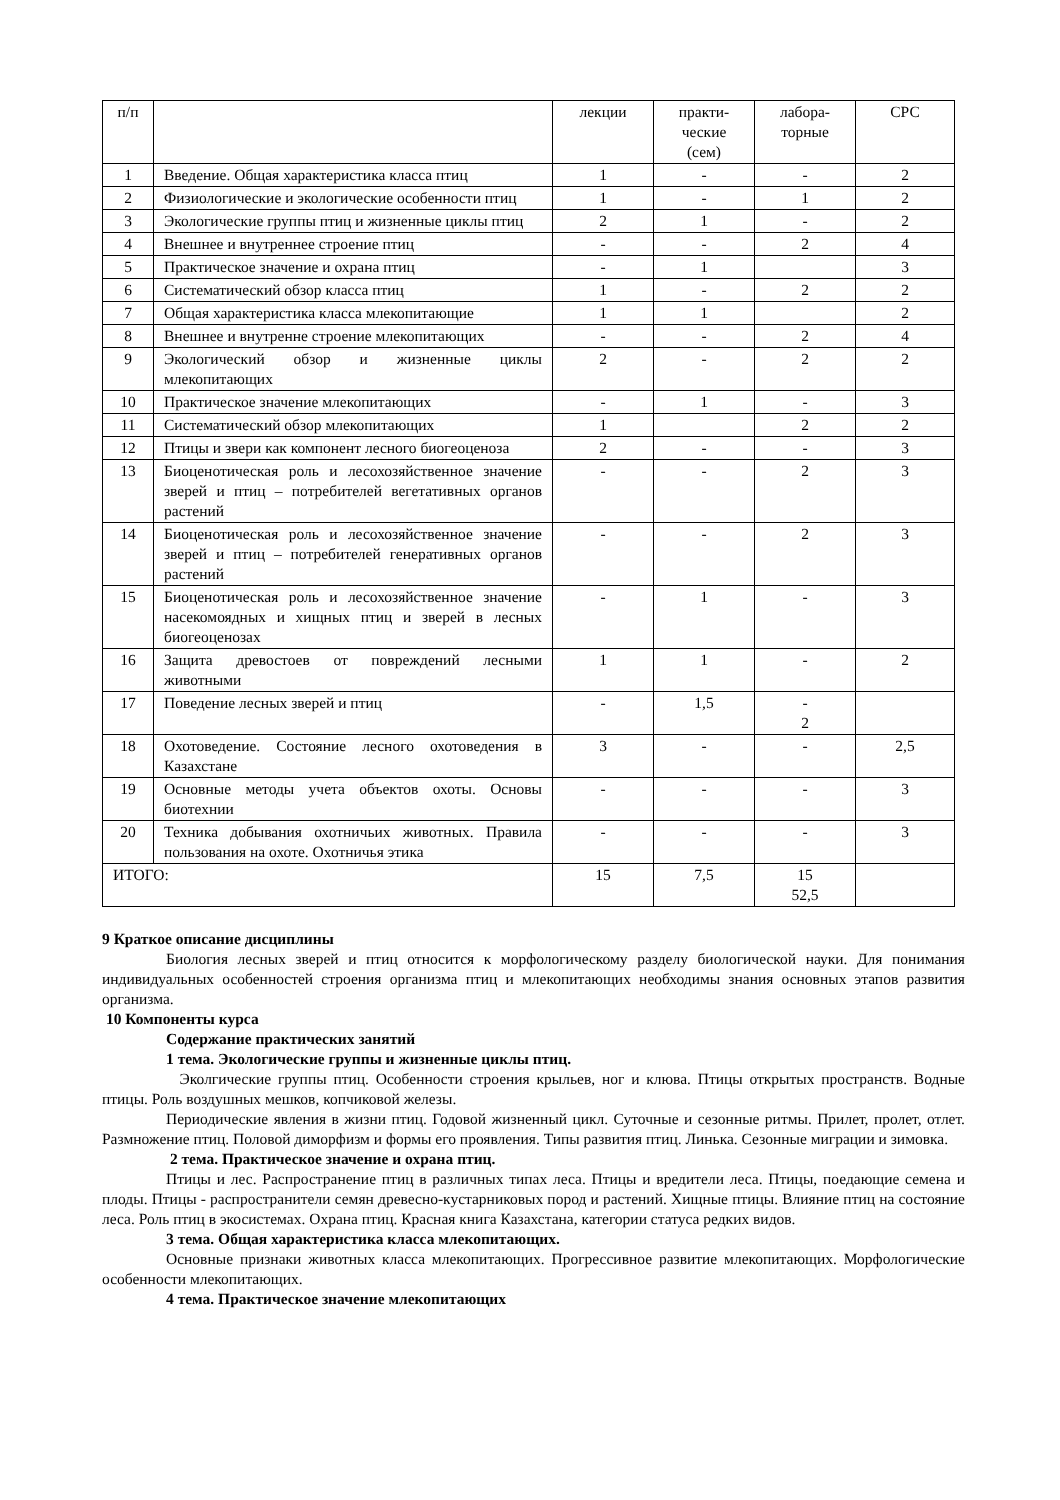| п/п | | лекции | практи- ческие (сем) | лабора- торные | СРС |
| 1 | Введение. Общая характеристика класса птиц | 1 | - | - | 2 |
| 2 | Физиологические и экологические особенности птиц | 1 | - | 1 | 2 |
| 3 | Экологические группы птиц и жизненные циклы птиц | 2 | 1 | - | 2 |
| 4 | Внешнее и внутреннее строение птиц | - | - | 2 | 4 |
| 5 | Практическое значение и охрана птиц | - | 1 | | 3 |
| 6 | Систематический обзор класса птиц | 1 | - | 2 | 2 |
| 7 | Общая характеристика класса млекопитающие | 1 | 1 | | 2 |
| 8 | Внешнее и внутренне строение млекопитающих | - | - | 2 | 4 |
| 9 | Экологический обзор и жизненные циклы млекопитающих | 2 | - | 2 | 2 |
| 10 | Практическое значение млекопитающих | - | 1 | - | 3 |
| 11 | Систематический обзор млекопитающих | 1 | | 2 | 2 |
| 12 | Птицы и звери как компонент лесного биогеоценоза | 2 | - | - | 3 |
| 13 | Биоценотическая роль и лесохозяйственное значение зверей и птиц – потребителей вегетативных органов растений | - | - | 2 | 3 |
| 14 | Биоценотическая роль и лесохозяйственное значение зверей и птиц – потребителей генеративных органов растений | - | - | 2 | 3 |
| 15 | Биоценотическая роль и лесохозяйственное значение насекомоядных и хищных птиц и зверей в лесных биогеоценозах | - | 1 | - | 3 |
| 16 | Защита древостоев от повреждений лесными животными | 1 | 1 | - | 2 |
| 17 | Поведение лесных зверей и птиц | - | 1,5 | - 2 | |
| 18 | Охотоведение. Состояние лесного охотоведения в Казахстане | 3 | - | - | 2,5 |
| 19 | Основные методы учета объектов охоты. Основы биотехнии | - | - | - | 3 |
| 20 | Техника добывания охотничьих животных. Правила пользования на охоте. Охотничья этика | - | - | - | 3 |
| ИТОГО: | | 15 | 7,5 | 15 52,5 | |
9 Краткое описание дисциплины
Биология лесных зверей и птиц относится к морфологическому разделу биологической науки. Для понимания индивидуальных особенностей строения организма птиц и млекопитающих необходимы знания основных этапов развития организма.
10 Компоненты курса
Содержание практических занятий
1 тема. Экологические группы и жизненные циклы птиц.
Эколгические группы птиц. Особенности строения крыльев, ног и клюва. Птицы открытых пространств. Водные птицы. Роль воздушных мешков, копчиковой железы.
Периодические явления в жизни птиц. Годовой жизненный цикл. Суточные и сезонные ритмы. Прилет, пролет, отлет. Размножение птиц. Половой диморфизм и формы его проявления. Типы развития птиц. Линька. Сезонные миграции и зимовка.
2 тема. Практическое значение и охрана птиц.
Птицы и лес. Распространение птиц в различных типах леса. Птицы и вредители леса. Птицы, поедающие семена и плоды. Птицы - распространители семян древесно-кустарниковых пород и растений. Хищные птицы. Влияние птиц на состояние леса. Роль птиц в экосистемах. Охрана птиц. Красная книга Казахстана, категории статуса редких видов.
3 тема. Общая характеристика класса млекопитающих.
Основные признаки животных класса млекопитающих. Прогрессивное развитие млекопитающих. Морфологические особенности млекопитающих.
4 тема. Практическое значение млекопитающих